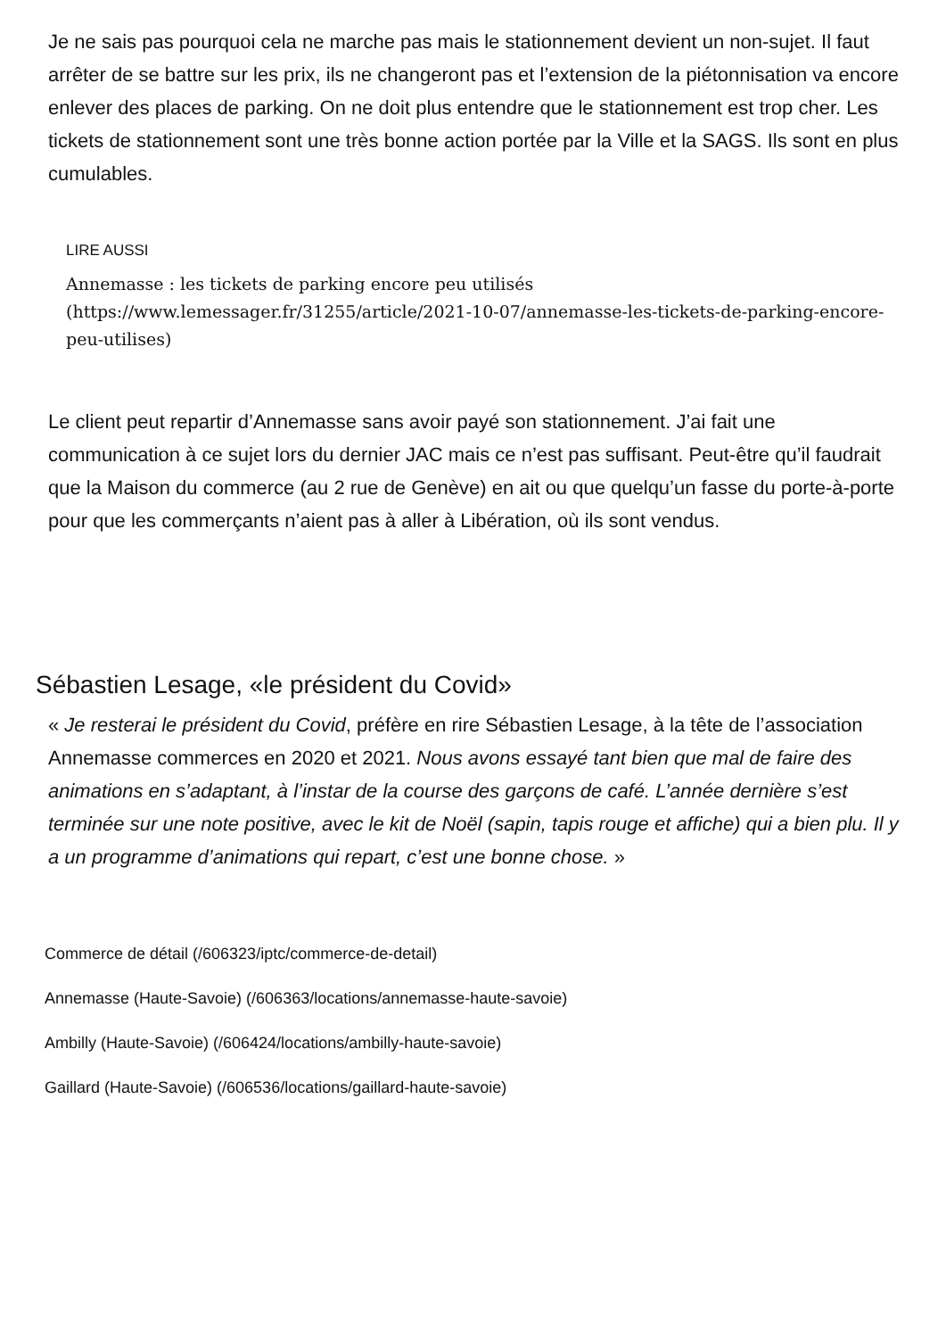Je ne sais pas pourquoi cela ne marche pas mais le stationnement devient un non-sujet. Il faut arrêter de se battre sur les prix, ils ne changeront pas et l’extension de la piétonnisation va encore enlever des places de parking. On ne doit plus entendre que le stationnement est trop cher. Les tickets de stationnement sont une très bonne action portée par la Ville et la SAGS. Ils sont en plus cumulables.
LIRE AUSSI
Annemasse : les tickets de parking encore peu utilisés (https://www.lemessager.fr/31255/article/2021-10-07/annemasse-les-tickets-de-parking-encore-peu-utilises)
Le client peut repartir d’Annemasse sans avoir payé son stationnement. J’ai fait une communication à ce sujet lors du dernier JAC mais ce n’est pas suffisant. Peut-être qu’il faudrait que la Maison du commerce (au 2 rue de Genève) en ait ou que quelqu’un fasse du porte-à-porte pour que les commerçants n’aient pas à aller à Libération, où ils sont vendus.
Sébastien Lesage, «le président du Covid»
« Je resterai le président du Covid, préfère en rire Sébastien Lesage, à la tête de l’association Annemasse commerces en 2020 et 2021. Nous avons essayé tant bien que mal de faire des animations en s’adaptant, à l’instar de la course des garçons de café. L’année dernière s’est terminée sur une note positive, avec le kit de Noël (sapin, tapis rouge et affiche) qui a bien plu. Il y a un programme d’animations qui repart, c’est une bonne chose. »
Commerce de détail (/606323/iptc/commerce-de-detail)
Annemasse (Haute-Savoie) (/606363/locations/annemasse-haute-savoie)
Ambilly (Haute-Savoie) (/606424/locations/ambilly-haute-savoie)
Gaillard (Haute-Savoie) (/606536/locations/gaillard-haute-savoie)